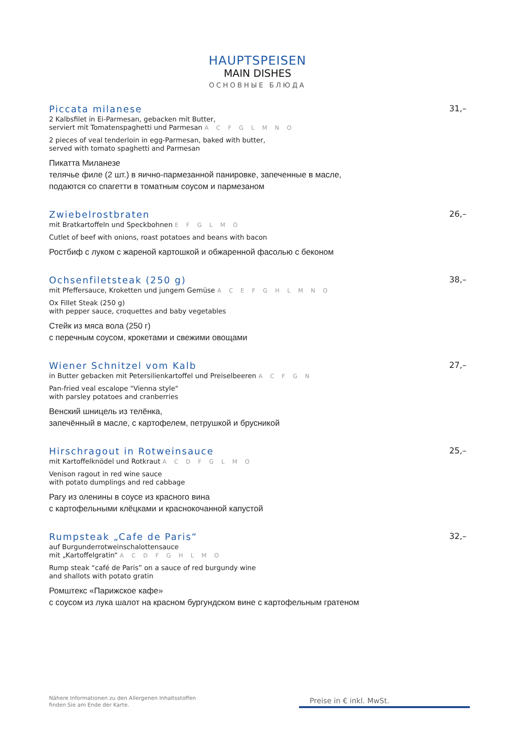HAUPTSPEISEN
MAIN DISHES
ОСНОВНЫЕ БЛЮДА
Piccata milanese
2 Kalbsfilet in Ei-Parmesan, gebacken mit Butter,
serviert mit Tomatenspaghetti und Parmesan A C F G L M N O
2 pieces of veal tenderloin in egg-Parmesan, baked with butter,
served with tomato spaghetti and Parmesan
Пикатта Миланезе
телячье филе (2 шт.) в яично-пармезанной панировке, запеченные в масле,
подаются со спагетти в томатным соусом и пармезаном
31,–
Zwiebelrostbraten
mit Bratkartoffeln und Speckbohnen E F G L M O
Cutlet of beef with onions, roast potatoes and beans with bacon
Ростбиф с луком с жареной картошкой и обжаренной фасолью с беконом
26,–
Ochsenfiletsteak (250 g)
mit Pfeffersauce, Kroketten und jungem Gemüse A C E F G H L M N O
Ox Fillet Steak (250 g)
with pepper sauce, croquettes and baby vegetables
Стейк из мяса вола (250 г)
с перечным соусом, крокетами и свежими овощами
38,–
Wiener Schnitzel vom Kalb
in Butter gebacken mit Petersilienkartoffel und Preiselbeeren A C F G N
Pan-fried veal escalope "Vienna style"
with parsley potatoes and cranberries
Венский шницель из телёнка,
запечённый в масле, с картофелем, петрушкой и брусникой
27,–
Hirschragout in Rotweinsauce
mit Kartoffelknödel und Rotkraut A C D F G L M O
Venison ragout in red wine sauce
with potato dumplings and red cabbage
Рагу из оленины в соусе из красного вина
с картофельными клёцками и краснокочанной капустой
25,–
Rumpsteak „Cafe de Paris“
auf Burgunderrotweinschalottensauce
mit „Kartoffelgratin“ A C D F G H L M O
Rump steak “café de Paris” on a sauce of red burgundy wine
and shallots with potato gratin
Ромштекс «Парижское кафе»
с соусом из лука шалот на красном бургундском вине с картофельным гратеном
32,–
Nähere Informationen zu den Allergenen Inhaltsstoffen
finden Sie am Ende der Karte.
Preise in € inkl. MwSt.